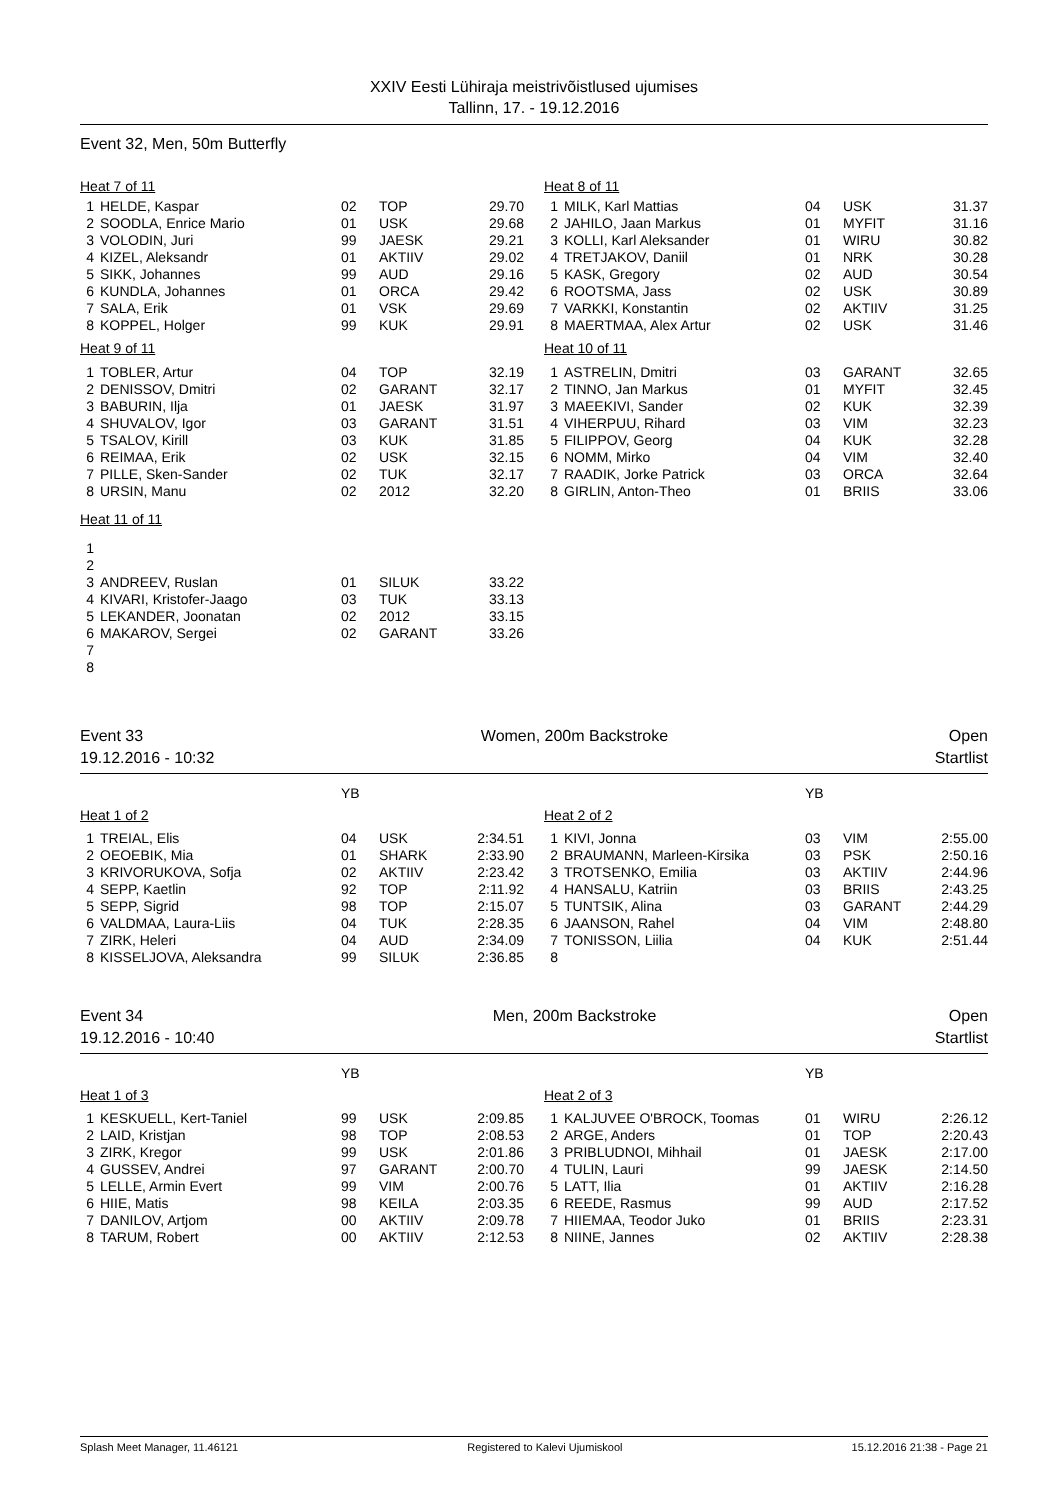XXIV Eesti Lühiraja meistrivõistlused ujumises
Tallinn, 17. - 19.12.2016
Event 32, Men, 50m Butterfly
| Heat 7 of 11 | | | | |
| 1 | HELDE, Kaspar | 02 | TOP | 29.70 |
| 2 | SOODLA, Enrice Mario | 01 | USK | 29.68 |
| 3 | VOLODIN, Juri | 99 | JAESK | 29.21 |
| 4 | KIZEL, Aleksandr | 01 | AKTIIV | 29.02 |
| 5 | SIKK, Johannes | 99 | AUD | 29.16 |
| 6 | KUNDLA, Johannes | 01 | ORCA | 29.42 |
| 7 | SALA, Erik | 01 | VSK | 29.69 |
| 8 | KOPPEL, Holger | 99 | KUK | 29.91 |
| Heat 9 of 11 | | | | |
| 1 | TOBLER, Artur | 04 | TOP | 32.19 |
| 2 | DENISSOV, Dmitri | 02 | GARANT | 32.17 |
| 3 | BABURIN, Ilja | 01 | JAESK | 31.97 |
| 4 | SHUVALOV, Igor | 03 | GARANT | 31.51 |
| 5 | TSALOV, Kirill | 03 | KUK | 31.85 |
| 6 | REIMAA, Erik | 02 | USK | 32.15 |
| 7 | PILLE, Sken-Sander | 02 | TUK | 32.17 |
| 8 | URSIN, Manu | 02 | 2012 | 32.20 |
| Heat 11 of 11 | | | | |
| 1 | | | | |
| 2 | | | | |
| 3 | ANDREEV, Ruslan | 01 | SILUK | 33.22 |
| 4 | KIVARI, Kristofer-Jaago | 03 | TUK | 33.13 |
| 5 | LEKANDER, Joonatan | 02 | 2012 | 33.15 |
| 6 | MAKAROV, Sergei | 02 | GARANT | 33.26 |
| 7 | | | | |
| 8 | | | | |
| Heat 8 of 11 | | | | |
| 1 | MILK, Karl Mattias | 04 | USK | 31.37 |
| 2 | JAHILO, Jaan Markus | 01 | MYFIT | 31.16 |
| 3 | KOLLI, Karl Aleksander | 01 | WIRU | 30.82 |
| 4 | TRETJAKOV, Daniil | 01 | NRK | 30.28 |
| 5 | KASK, Gregory | 02 | AUD | 30.54 |
| 6 | ROOTSMA, Jass | 02 | USK | 30.89 |
| 7 | VARKKI, Konstantin | 02 | AKTIIV | 31.25 |
| 8 | MAERTMAA, Alex Artur | 02 | USK | 31.46 |
| Heat 10 of 11 | | | | |
| 1 | ASTRELIN, Dmitri | 03 | GARANT | 32.65 |
| 2 | TINNO, Jan Markus | 01 | MYFIT | 32.45 |
| 3 | MAEEKIVI, Sander | 02 | KUK | 32.39 |
| 4 | VIHERPUU, Rihard | 03 | VIM | 32.23 |
| 5 | FILIPPOV, Georg | 04 | KUK | 32.28 |
| 6 | NOMM, Mirko | 04 | VIM | 32.40 |
| 7 | RAADIK, Jorke Patrick | 03 | ORCA | 32.64 |
| 8 | GIRLIN, Anton-Theo | 01 | BRIIS | 33.06 |
Event 33
19.12.2016 - 10:32
Women, 200m Backstroke Open
Startlist
| | | YB | | |
| Heat 1 of 2 | | | | |
| 1 | TREIAL, Elis | 04 | USK | 2:34.51 |
| 2 | OEOEBIK, Mia | 01 | SHARK | 2:33.90 |
| 3 | KRIVORUKOVA, Sofja | 02 | AKTIIV | 2:23.42 |
| 4 | SEPP, Kaetlin | 92 | TOP | 2:11.92 |
| 5 | SEPP, Sigrid | 98 | TOP | 2:15.07 |
| 6 | VALDMAA, Laura-Liis | 04 | TUK | 2:28.35 |
| 7 | ZIRK, Heleri | 04 | AUD | 2:34.09 |
| 8 | KISSELJOVA, Aleksandra | 99 | SILUK | 2:36.85 |
| | | YB | | |
| Heat 2 of 2 | | | | |
| 1 | KIVI, Jonna | 03 | VIM | 2:55.00 |
| 2 | BRAUMANN, Marleen-Kirsika | 03 | PSK | 2:50.16 |
| 3 | TROTSENKO, Emilia | 03 | AKTIIV | 2:44.96 |
| 4 | HANSALU, Katriin | 03 | BRIIS | 2:43.25 |
| 5 | TUNTSIK, Alina | 03 | GARANT | 2:44.29 |
| 6 | JAANSON, Rahel | 04 | VIM | 2:48.80 |
| 7 | TONISSON, Liilia | 04 | KUK | 2:51.44 |
| 8 | | | | |
Event 34
19.12.2016 - 10:40
Men, 200m Backstroke Open
Startlist
| | | YB | | |
| Heat 1 of 3 | | | | |
| 1 | KESKUELL, Kert-Taniel | 99 | USK | 2:09.85 |
| 2 | LAID, Kristjan | 98 | TOP | 2:08.53 |
| 3 | ZIRK, Kregor | 99 | USK | 2:01.86 |
| 4 | GUSSEV, Andrei | 97 | GARANT | 2:00.70 |
| 5 | LELLE, Armin Evert | 99 | VIM | 2:00.76 |
| 6 | HIIE, Matis | 98 | KEILA | 2:03.35 |
| 7 | DANILOV, Artjom | 00 | AKTIIV | 2:09.78 |
| 8 | TARUM, Robert | 00 | AKTIIV | 2:12.53 |
| | | YB | | |
| Heat 2 of 3 | | | | |
| 1 | KALJUVEE O'BROCK, Toomas | 01 | WIRU | 2:26.12 |
| 2 | ARGE, Anders | 01 | TOP | 2:20.43 |
| 3 | PRIBLUDNOI, Mihhail | 01 | JAESK | 2:17.00 |
| 4 | TULIN, Lauri | 99 | JAESK | 2:14.50 |
| 5 | LATT, Ilia | 01 | AKTIIV | 2:16.28 |
| 6 | REEDE, Rasmus | 99 | AUD | 2:17.52 |
| 7 | HIIEMAA, Teodor Juko | 01 | BRIIS | 2:23.31 |
| 8 | NIINE, Jannes | 02 | AKTIIV | 2:28.38 |
Splash Meet Manager, 11.46121 Registered to Kalevi Ujumiskool 15.12.2016 21:38 - Page 21